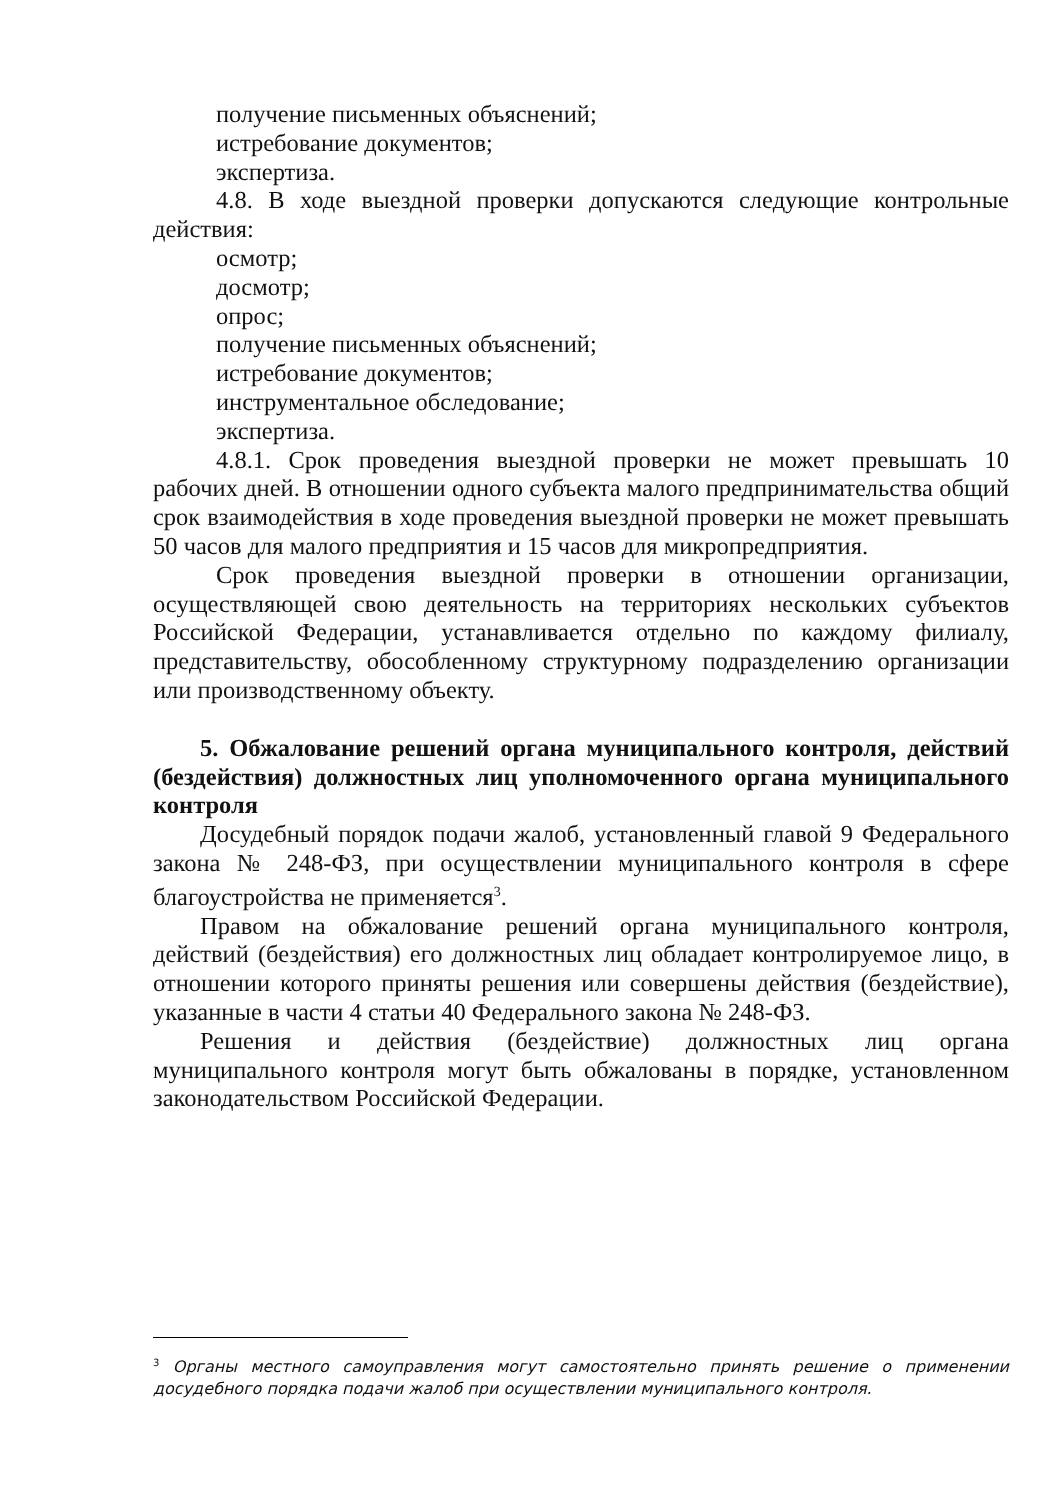получение письменных объяснений;
истребование документов;
экспертиза.
4.8. В ходе выездной проверки допускаются следующие контрольные действия:
осмотр;
досмотр;
опрос;
получение письменных объяснений;
истребование документов;
инструментальное обследование;
экспертиза.
4.8.1. Срок проведения выездной проверки не может превышать 10 рабочих дней. В отношении одного субъекта малого предпринимательства общий срок взаимодействия в ходе проведения выездной проверки не может превышать 50 часов для малого предприятия и 15 часов для микропредприятия.
Срок проведения выездной проверки в отношении организации, осуществляющей свою деятельность на территориях нескольких субъектов Российской Федерации, устанавливается отдельно по каждому филиалу, представительству, обособленному структурному подразделению организации или производственному объекту.
5. Обжалование решений органа муниципального контроля, действий (бездействия) должностных лиц уполномоченного органа муниципального контроля
Досудебный порядок подачи жалоб, установленный главой 9 Федерального закона № 248-ФЗ, при осуществлении муниципального контроля в сфере благоустройства не применяется<sup>3</sup>.
Правом на обжалование решений органа муниципального контроля, действий (бездействия) его должностных лиц обладает контролируемое лицо, в отношении которого приняты решения или совершены действия (бездействие), указанные в части 4 статьи 40 Федерального закона № 248-ФЗ.
Решения и действия (бездействие) должностных лиц органа муниципального контроля могут быть обжалованы в порядке, установленном законодательством Российской Федерации.
<sup>3</sup> Органы местного самоуправления могут самостоятельно принять решение о применении досудебного порядка подачи жалоб при осуществлении муниципального контроля.